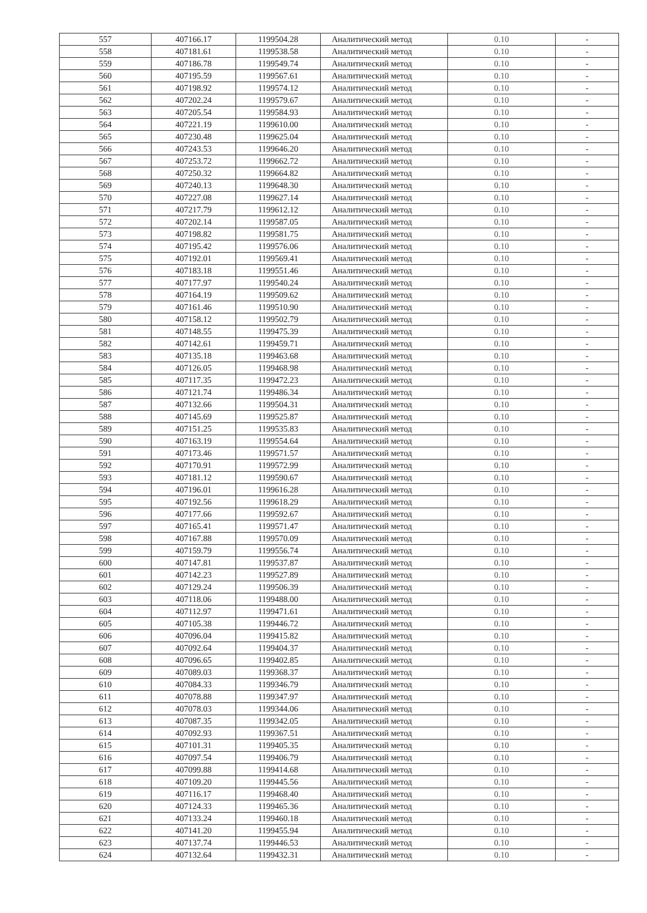| 557 | 407166.17 | 1199504.28 | Аналитический метод | 0.10 | - |
| 558 | 407181.61 | 1199538.58 | Аналитический метод | 0.10 | - |
| 559 | 407186.78 | 1199549.74 | Аналитический метод | 0.10 | - |
| 560 | 407195.59 | 1199567.61 | Аналитический метод | 0.10 | - |
| 561 | 407198.92 | 1199574.12 | Аналитический метод | 0.10 | - |
| 562 | 407202.24 | 1199579.67 | Аналитический метод | 0.10 | - |
| 563 | 407205.54 | 1199584.93 | Аналитический метод | 0.10 | - |
| 564 | 407221.19 | 1199610.00 | Аналитический метод | 0.10 | - |
| 565 | 407230.48 | 1199625.04 | Аналитический метод | 0.10 | - |
| 566 | 407243.53 | 1199646.20 | Аналитический метод | 0.10 | - |
| 567 | 407253.72 | 1199662.72 | Аналитический метод | 0.10 | - |
| 568 | 407250.32 | 1199664.82 | Аналитический метод | 0.10 | - |
| 569 | 407240.13 | 1199648.30 | Аналитический метод | 0.10 | - |
| 570 | 407227.08 | 1199627.14 | Аналитический метод | 0.10 | - |
| 571 | 407217.79 | 1199612.12 | Аналитический метод | 0.10 | - |
| 572 | 407202.14 | 1199587.05 | Аналитический метод | 0.10 | - |
| 573 | 407198.82 | 1199581.75 | Аналитический метод | 0.10 | - |
| 574 | 407195.42 | 1199576.06 | Аналитический метод | 0.10 | - |
| 575 | 407192.01 | 1199569.41 | Аналитический метод | 0.10 | - |
| 576 | 407183.18 | 1199551.46 | Аналитический метод | 0.10 | - |
| 577 | 407177.97 | 1199540.24 | Аналитический метод | 0.10 | - |
| 578 | 407164.19 | 1199509.62 | Аналитический метод | 0.10 | - |
| 579 | 407161.46 | 1199510.90 | Аналитический метод | 0.10 | - |
| 580 | 407158.12 | 1199502.79 | Аналитический метод | 0.10 | - |
| 581 | 407148.55 | 1199475.39 | Аналитический метод | 0.10 | - |
| 582 | 407142.61 | 1199459.71 | Аналитический метод | 0.10 | - |
| 583 | 407135.18 | 1199463.68 | Аналитический метод | 0.10 | - |
| 584 | 407126.05 | 1199468.98 | Аналитический метод | 0.10 | - |
| 585 | 407117.35 | 1199472.23 | Аналитический метод | 0.10 | - |
| 586 | 407121.74 | 1199486.34 | Аналитический метод | 0.10 | - |
| 587 | 407132.66 | 1199504.31 | Аналитический метод | 0.10 | - |
| 588 | 407145.69 | 1199525.87 | Аналитический метод | 0.10 | - |
| 589 | 407151.25 | 1199535.83 | Аналитический метод | 0.10 | - |
| 590 | 407163.19 | 1199554.64 | Аналитический метод | 0.10 | - |
| 591 | 407173.46 | 1199571.57 | Аналитический метод | 0.10 | - |
| 592 | 407170.91 | 1199572.99 | Аналитический метод | 0.10 | - |
| 593 | 407181.12 | 1199590.67 | Аналитический метод | 0.10 | - |
| 594 | 407196.01 | 1199616.28 | Аналитический метод | 0.10 | - |
| 595 | 407192.56 | 1199618.29 | Аналитический метод | 0.10 | - |
| 596 | 407177.66 | 1199592.67 | Аналитический метод | 0.10 | - |
| 597 | 407165.41 | 1199571.47 | Аналитический метод | 0.10 | - |
| 598 | 407167.88 | 1199570.09 | Аналитический метод | 0.10 | - |
| 599 | 407159.79 | 1199556.74 | Аналитический метод | 0.10 | - |
| 600 | 407147.81 | 1199537.87 | Аналитический метод | 0.10 | - |
| 601 | 407142.23 | 1199527.89 | Аналитический метод | 0.10 | - |
| 602 | 407129.24 | 1199506.39 | Аналитический метод | 0.10 | - |
| 603 | 407118.06 | 1199488.00 | Аналитический метод | 0.10 | - |
| 604 | 407112.97 | 1199471.61 | Аналитический метод | 0.10 | - |
| 605 | 407105.38 | 1199446.72 | Аналитический метод | 0.10 | - |
| 606 | 407096.04 | 1199415.82 | Аналитический метод | 0.10 | - |
| 607 | 407092.64 | 1199404.37 | Аналитический метод | 0.10 | - |
| 608 | 407096.65 | 1199402.85 | Аналитический метод | 0.10 | - |
| 609 | 407089.03 | 1199368.37 | Аналитический метод | 0.10 | - |
| 610 | 407084.33 | 1199346.79 | Аналитический метод | 0.10 | - |
| 611 | 407078.88 | 1199347.97 | Аналитический метод | 0.10 | - |
| 612 | 407078.03 | 1199344.06 | Аналитический метод | 0.10 | - |
| 613 | 407087.35 | 1199342.05 | Аналитический метод | 0.10 | - |
| 614 | 407092.93 | 1199367.51 | Аналитический метод | 0.10 | - |
| 615 | 407101.31 | 1199405.35 | Аналитический метод | 0.10 | - |
| 616 | 407097.54 | 1199406.79 | Аналитический метод | 0.10 | - |
| 617 | 407099.88 | 1199414.68 | Аналитический метод | 0.10 | - |
| 618 | 407109.20 | 1199445.56 | Аналитический метод | 0.10 | - |
| 619 | 407116.17 | 1199468.40 | Аналитический метод | 0.10 | - |
| 620 | 407124.33 | 1199465.36 | Аналитический метод | 0.10 | - |
| 621 | 407133.24 | 1199460.18 | Аналитический метод | 0.10 | - |
| 622 | 407141.20 | 1199455.94 | Аналитический метод | 0.10 | - |
| 623 | 407137.74 | 1199446.53 | Аналитический метод | 0.10 | - |
| 624 | 407132.64 | 1199432.31 | Аналитический метод | 0.10 | - |